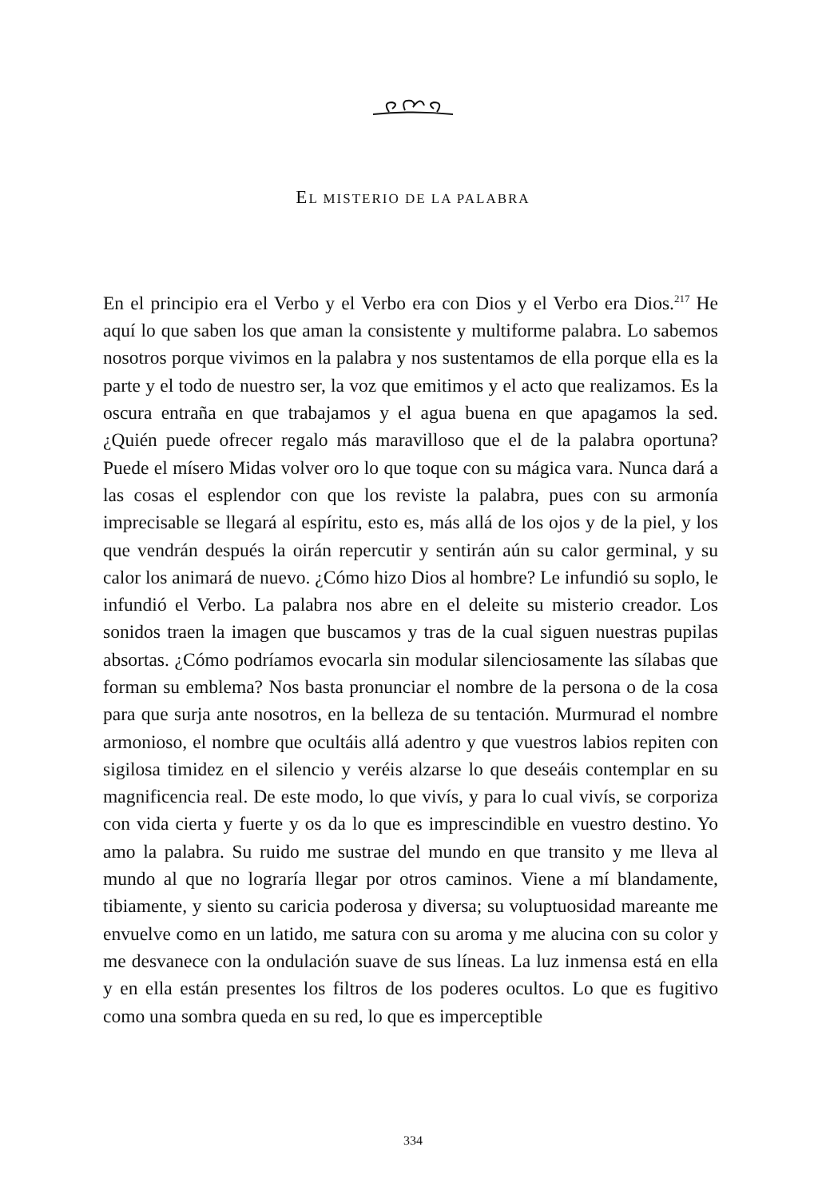EL MISTERIO DE LA PALABRA
En el principio era el Verbo y el Verbo era con Dios y el Verbo era Dios.<sup>217</sup> He aquí lo que saben los que aman la consistente y multiforme palabra. Lo sabemos nosotros porque vivimos en la palabra y nos sustentamos de ella porque ella es la parte y el todo de nuestro ser, la voz que emitimos y el acto que realizamos. Es la oscura entraña en que trabajamos y el agua buena en que apagamos la sed. ¿Quién puede ofrecer regalo más maravilloso que el de la palabra oportuna? Puede el mísero Midas volver oro lo que toque con su mágica vara. Nunca dará a las cosas el esplendor con que los reviste la palabra, pues con su armonía imprecisable se llegará al espíritu, esto es, más allá de los ojos y de la piel, y los que vendrán después la oirán repercutir y sentirán aún su calor germinal, y su calor los animará de nuevo. ¿Cómo hizo Dios al hombre? Le infundió su soplo, le infundió el Verbo. La palabra nos abre en el deleite su misterio creador. Los sonidos traen la imagen que buscamos y tras de la cual siguen nuestras pupilas absortas. ¿Cómo podríamos evocarla sin modular silenciosamente las sílabas que forman su emblema? Nos basta pronunciar el nombre de la persona o de la cosa para que surja ante nosotros, en la belleza de su tentación. Murmurad el nombre armonioso, el nombre que ocultáis allá adentro y que vuestros labios repiten con sigilosa timidez en el silencio y veréis alzarse lo que deseáis contemplar en su magnificencia real. De este modo, lo que vivís, y para lo cual vivís, se corporiza con vida cierta y fuerte y os da lo que es imprescindible en vuestro destino. Yo amo la palabra. Su ruido me sustrae del mundo en que transito y me lleva al mundo al que no lograría llegar por otros caminos. Viene a mí blandamente, tibiamente, y siento su caricia poderosa y diversa; su voluptuosidad mareante me envuelve como en un latido, me satura con su aroma y me alucina con su color y me desvanece con la ondulación suave de sus líneas. La luz inmensa está en ella y en ella están presentes los filtros de los poderes ocultos. Lo que es fugitivo como una sombra queda en su red, lo que es imperceptible
334